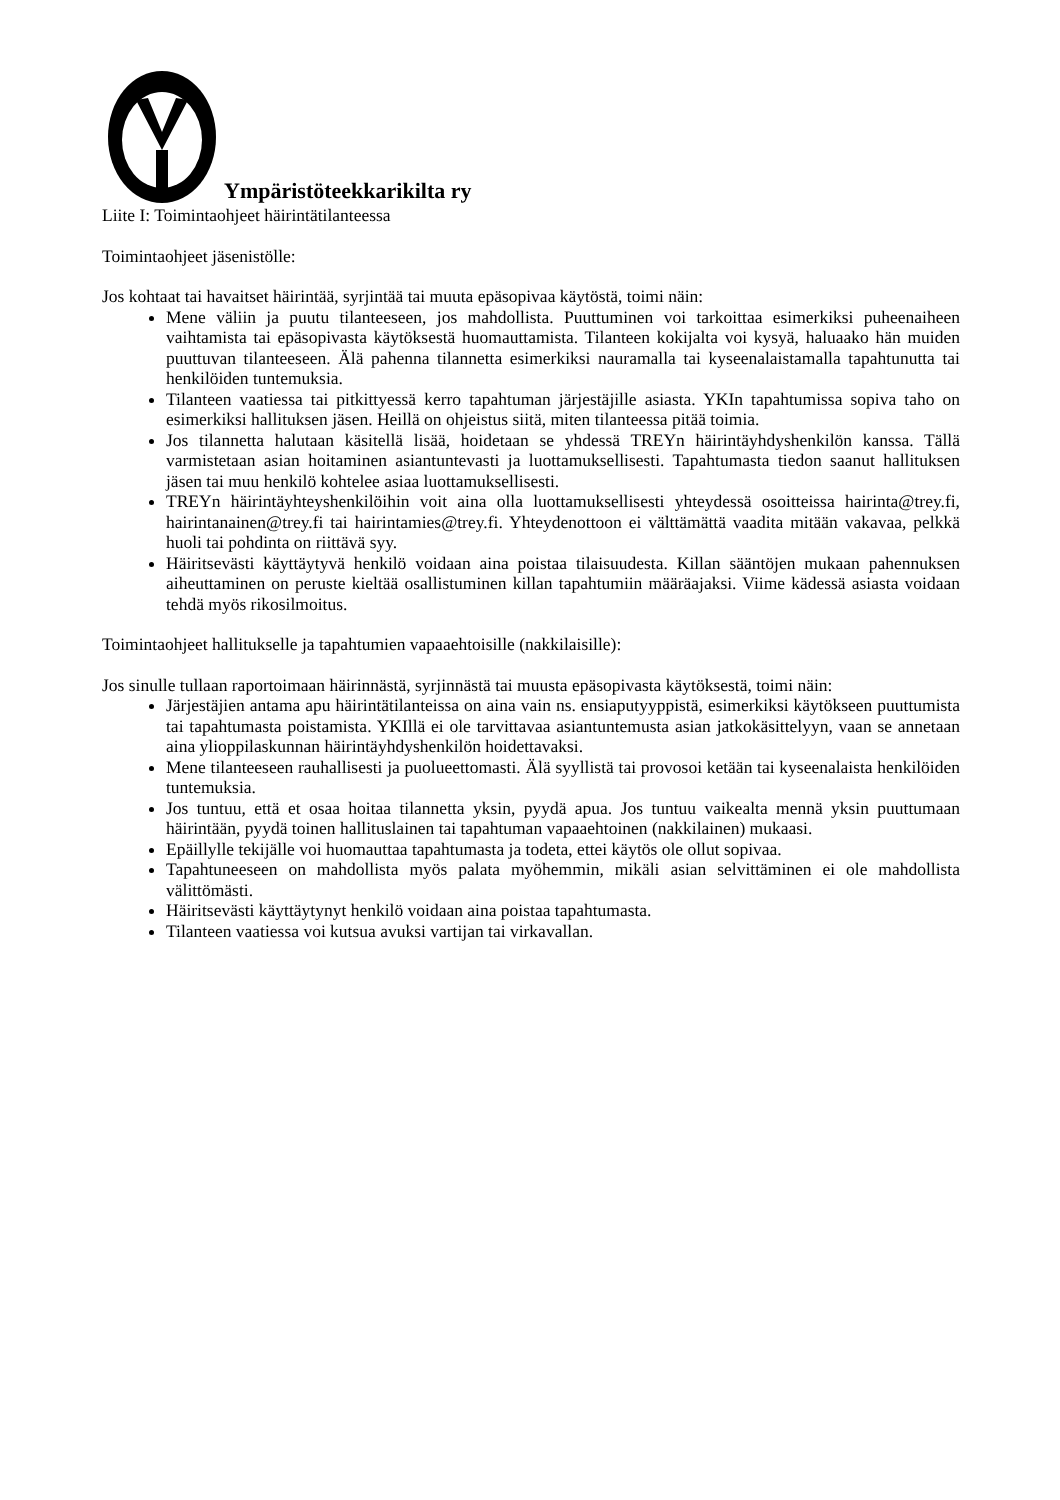Ympäristöteekkarikilta ry
Liite I: Toimintaohjeet häirintätilanteessa
Toimintaohjeet jäsenistölle:
Jos kohtaat tai havaitset häirintää, syrjintää tai muuta epäsopivaa käytöstä, toimi näin:
Mene väliin ja puutu tilanteeseen, jos mahdollista. Puuttuminen voi tarkoittaa esimerkiksi puheenaiheen vaihtamista tai epäsopivasta käytöksestä huomauttamista. Tilanteen kokijalta voi kysyä, haluaako hän muiden puuttuvan tilanteeseen. Älä pahenna tilannetta esimerkiksi nauramalla tai kyseenalaistamalla tapahtunutta tai henkilöiden tuntemuksia.
Tilanteen vaatiessa tai pitkittyessä kerro tapahtuman järjestäjille asiasta. YKIn tapahtumissa sopiva taho on esimerkiksi hallituksen jäsen. Heillä on ohjeistus siitä, miten tilanteessa pitää toimia.
Jos tilannetta halutaan käsitellä lisää, hoidetaan se yhdessä TREYn häirintäyhdyshenkilön kanssa. Tällä varmistetaan asian hoitaminen asiantuntevasti ja luottamuksellisesti. Tapahtumasta tiedon saanut hallituksen jäsen tai muu henkilö kohtelee asiaa luottamuksellisesti.
TREYn häirintäyhteyshenkilöihin voit aina olla luottamuksellisesti yhteydessä osoitteissa hairinta@trey.fi, hairintanainen@trey.fi tai hairintamies@trey.fi. Yhteydenottoon ei välttämättä vaadita mitään vakavaa, pelkkä huoli tai pohdinta on riittävä syy.
Häiritsevästi käyttäytyvä henkilö voidaan aina poistaa tilaisuudesta. Killan sääntöjen mukaan pahennuksen aiheuttaminen on peruste kieltää osallistuminen killan tapahtumiin määräajaksi. Viime kädessä asiasta voidaan tehdä myös rikosilmoitus.
Toimintaohjeet hallitukselle ja tapahtumien vapaaehtoisille (nakkilaisille):
Jos sinulle tullaan raportoimaan häirinnästä, syrjinnästä tai muusta epäsopivasta käytöksestä, toimi näin:
Järjestäjien antama apu häirintätilanteissa on aina vain ns. ensiaputyyppistä, esimerkiksi käytökseen puuttumista tai tapahtumasta poistamista. YKIllä ei ole tarvittavaa asiantuntemusta asian jatkokäsittelyyn, vaan se annetaan aina ylioppilaskunnan häirintäyhdyshenkilön hoidettavaksi.
Mene tilanteeseen rauhallisesti ja puolueettomasti. Älä syyllistä tai provosoi ketään tai kyseenalaista henkilöiden tuntemuksia.
Jos tuntuu, että et osaa hoitaa tilannetta yksin, pyydä apua. Jos tuntuu vaikealta mennä yksin puuttumaan häirintään, pyydä toinen hallituslainen tai tapahtuman vapaaehtoinen (nakkilainen) mukaasi.
Epäillylle tekijälle voi huomauttaa tapahtumasta ja todeta, ettei käytös ole ollut sopivaa.
Tapahtuneeseen on mahdollista myös palata myöhemmin, mikäli asian selvittäminen ei ole mahdollista välittömästi.
Häiritsevästi käyttäytynyt henkilö voidaan aina poistaa tapahtumasta.
Tilanteen vaatiessa voi kutsua avuksi vartijan tai virkavallan.